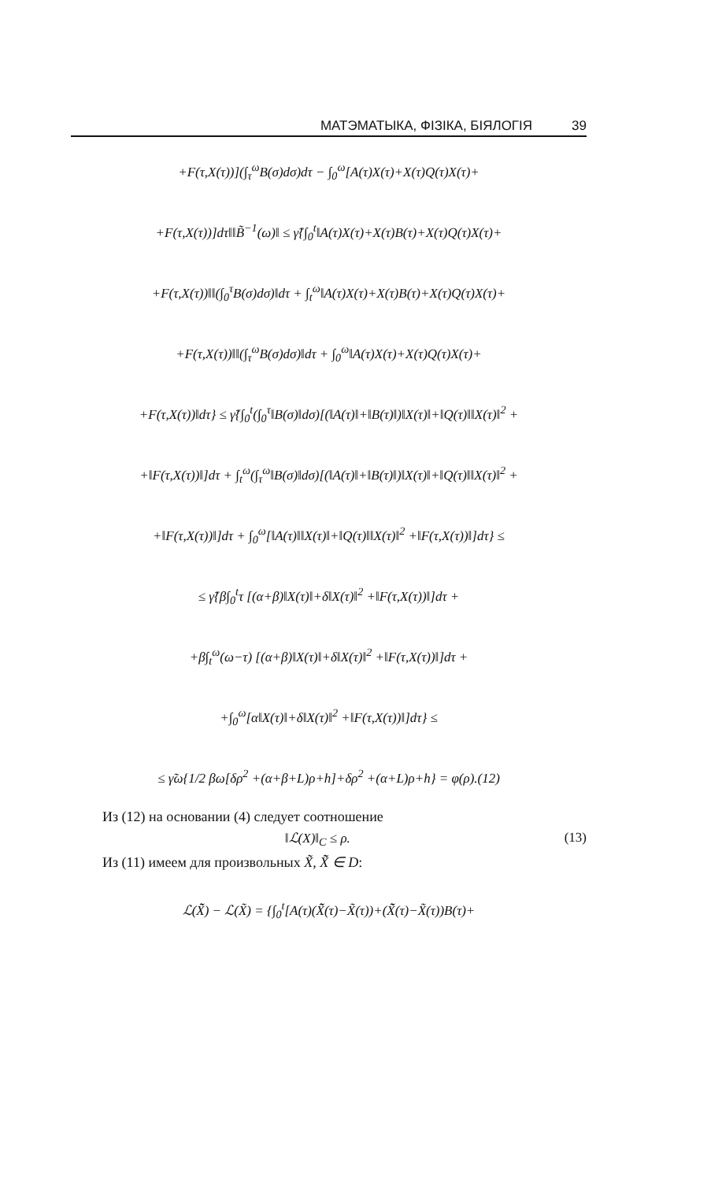МАТЭМАТЫКА, ФІЗІКА, БІЯЛОГІЯ 39
+F(τ,X(τ))](∫<sub>τ</sub><sup>ω</sup>B(σ)dσ)dτ − ∫<sub>0</sub><sup>ω</sup>[A(τ)X(τ)+X(τ)Q(τ)X(τ)+
+F(τ,X(τ))]dτ‖‖B̃<sup>−1</sup>(ω)‖ ≤ γ̃{∫<sub>0</sub><sup>t</sup>‖A(τ)X(τ)+X(τ)B(τ)+X(τ)Q(τ)X(τ)+
+F(τ,X(τ))‖‖(∫<sub>0</sub><sup>τ</sup>B(σ)dσ)‖dτ + ∫<sub>t</sub><sup>ω</sup>‖A(τ)X(τ)+X(τ)B(τ)+X(τ)Q(τ)X(τ)+
+F(τ,X(τ))‖‖(∫<sub>τ</sub><sup>ω</sup>B(σ)dσ)‖dτ + ∫<sub>0</sub><sup>ω</sup>‖A(τ)X(τ)+X(τ)Q(τ)X(τ)+
+F(τ,X(τ))‖dτ} ≤ γ̃{∫<sub>0</sub><sup>t</sup>(∫<sub>0</sub><sup>τ</sup>‖B(σ)‖dσ)[(‖A(τ)‖+‖B(τ)‖)‖X(τ)‖+‖Q(τ)‖‖X(τ)‖<sup>2</sup> +
+‖F(τ,X(τ))‖]dτ + ∫<sub>t</sub><sup>ω</sup>(∫<sub>τ</sub><sup>ω</sup>‖B(σ)‖dσ)[(‖A(τ)‖+‖B(τ)‖)‖X(τ)‖+‖Q(τ)‖‖X(τ)‖<sup>2</sup> +
+‖F(τ,X(τ))‖]dτ + ∫<sub>0</sub><sup>ω</sup>[‖A(τ)‖‖X(τ)‖+‖Q(τ)‖‖X(τ)‖<sup>2</sup> +‖F(τ,X(τ))‖]dτ} ≤
≤ γ̃{β∫<sub>0</sub><sup>t</sup>τ [(α+β)‖X(τ)‖+δ‖X(τ)‖<sup>2</sup> +‖F(τ,X(τ))‖]dτ +
+β∫<sub>t</sub><sup>ω</sup>(ω−τ) [(α+β)‖X(τ)‖+δ‖X(τ)‖<sup>2</sup> +‖F(τ,X(τ))‖]dτ +
+∫<sub>0</sub><sup>ω</sup>[α‖X(τ)‖+δ‖X(τ)‖<sup>2</sup> +‖F(τ,X(τ))‖]dτ} ≤
≤ γ̃ω{1/2 βω[δρ<sup>2</sup> +(α+β+L)ρ+h]+δρ<sup>2</sup> +(α+L)ρ+h} = φ(ρ).(12)
Из (12) на основании (4) следует соотношение
‖ℒ(X)‖<sub>C</sub> ≤ ρ. (13)
Из (11) имеем для произвольных X̃, X̃̃ ∈ D:
ℒ(X̃̃) − ℒ(X̃) = {∫<sub>0</sub><sup>t</sup>[A(τ)(X̃̃(τ)−X̃(τ))+(X̃̃(τ)−X̃(τ))B(τ)+